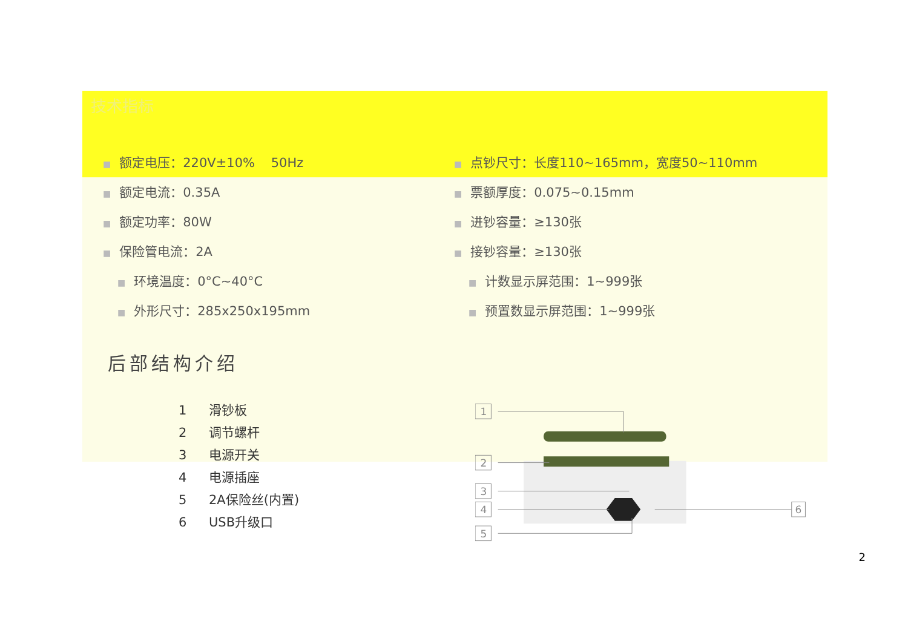技术指标
■ 额定电压：220V±10% 50Hz
■ 额定电流：0.35A
■ 额定功率：80W
■ 保险管电流：2A
■ 环境温度：0°C~40°C
■ 外形尺寸：285x250x195mm
■ 点钞尺寸：长度110~165mm，宽度50~110mm
■ 票额厚度：0.075~0.15mm
■ 进钞容量：≥130张
■ 接钞容量：≥130张
■ 计数显示屏范围：1~999张
■ 预置数显示屏范围：1~999张
后部结构介绍
1 滑钞板
2 调节螺杆
3 电源开关
4 电源插座
5 2A保险丝(内置)
6 USB升级口
1
2
3
4
5
6
2